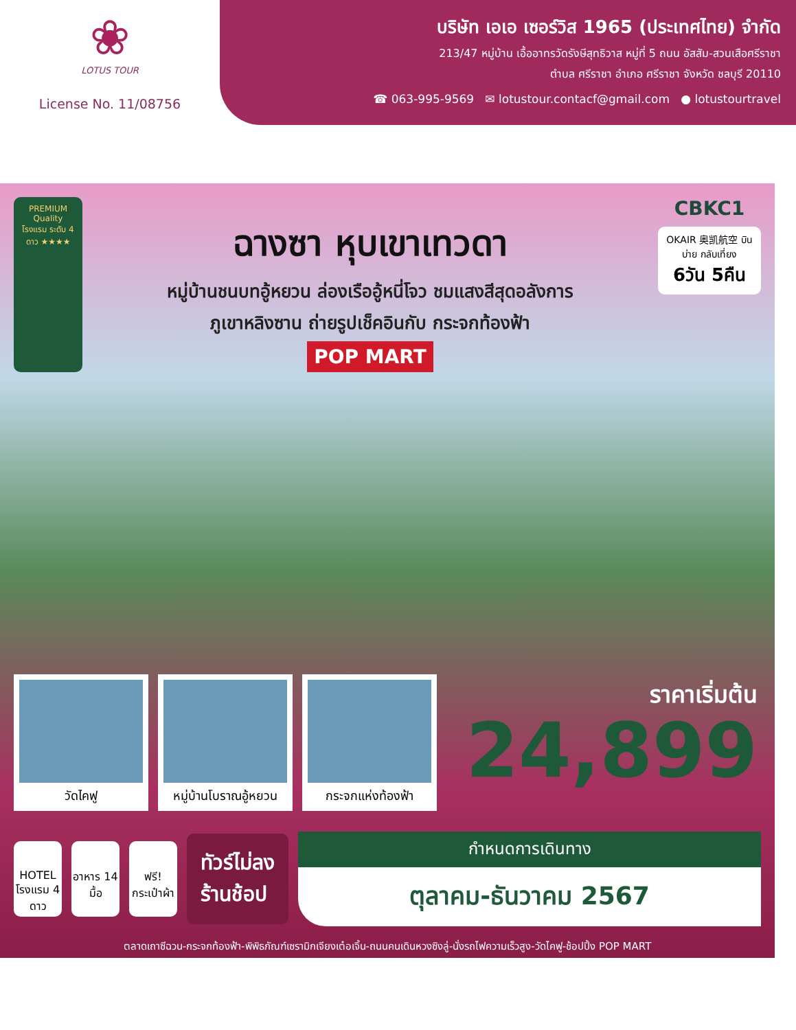❀
LOTUS TOUR
License No. 11/08756
บริษัท เอเอ เซอร์วิส 1965 (ประเทศไทย) จำกัด
213/47 หมู่บ้าน เอื้ออาทรวัดรังษีสุทธิวาส หมู่ที่ 5 ถนน อัสสัม-สวนเสือศรีราชา
ตำบล ศรีราชา อำเภอ ศรีราชา จังหวัด ชลบุรี 20110
☎ 063-995-9569 ✉ lotustour.contacf@gmail.com ● lotustourtravel
PREMIUM Quality โรงแรม ระดับ 4 ดาว ★★★★
ฉางซา หุบเขาเทวดา
หมู่บ้านชนบทอู้หยวน ล่องเรืออู้หนี่โจว ชมแสงสีสุดอลังการ
ภูเขาหลิงซาน ถ่ายรูปเช็คอินกับ กระจกท้องฟ้า
POP MART
CBKC1
OKAIR 奥凯航空 บินบ่าย กลับเที่ยง
6วัน 5คืน
วัดไคฟู หมู่บ้านโบราณอู้หยวน
กระจกแห่งท้องฟ้า
ราคาเริ่มต้น
24,899
HOTEL
โรงแรม 4 ดาว
อาหาร 14 มื้อ
ฟรี! กระเป๋าผ้า
ทัวร์ไม่ลง
ร้านช้อป
กำหนดการเดินทาง
ตุลาคม-ธันวาคม 2567
ตลาดเถาซีฉวน-กระจกท้องฟ้า-พิพิธภัณฑ์เซรามิกเจียงเต๋อเจิ้น-ถนนคนเดินหวงซิงลู่-นั่งรถไฟความเร็วสูง-วัดไคฟู-ช้อปปิ้ง POP MART